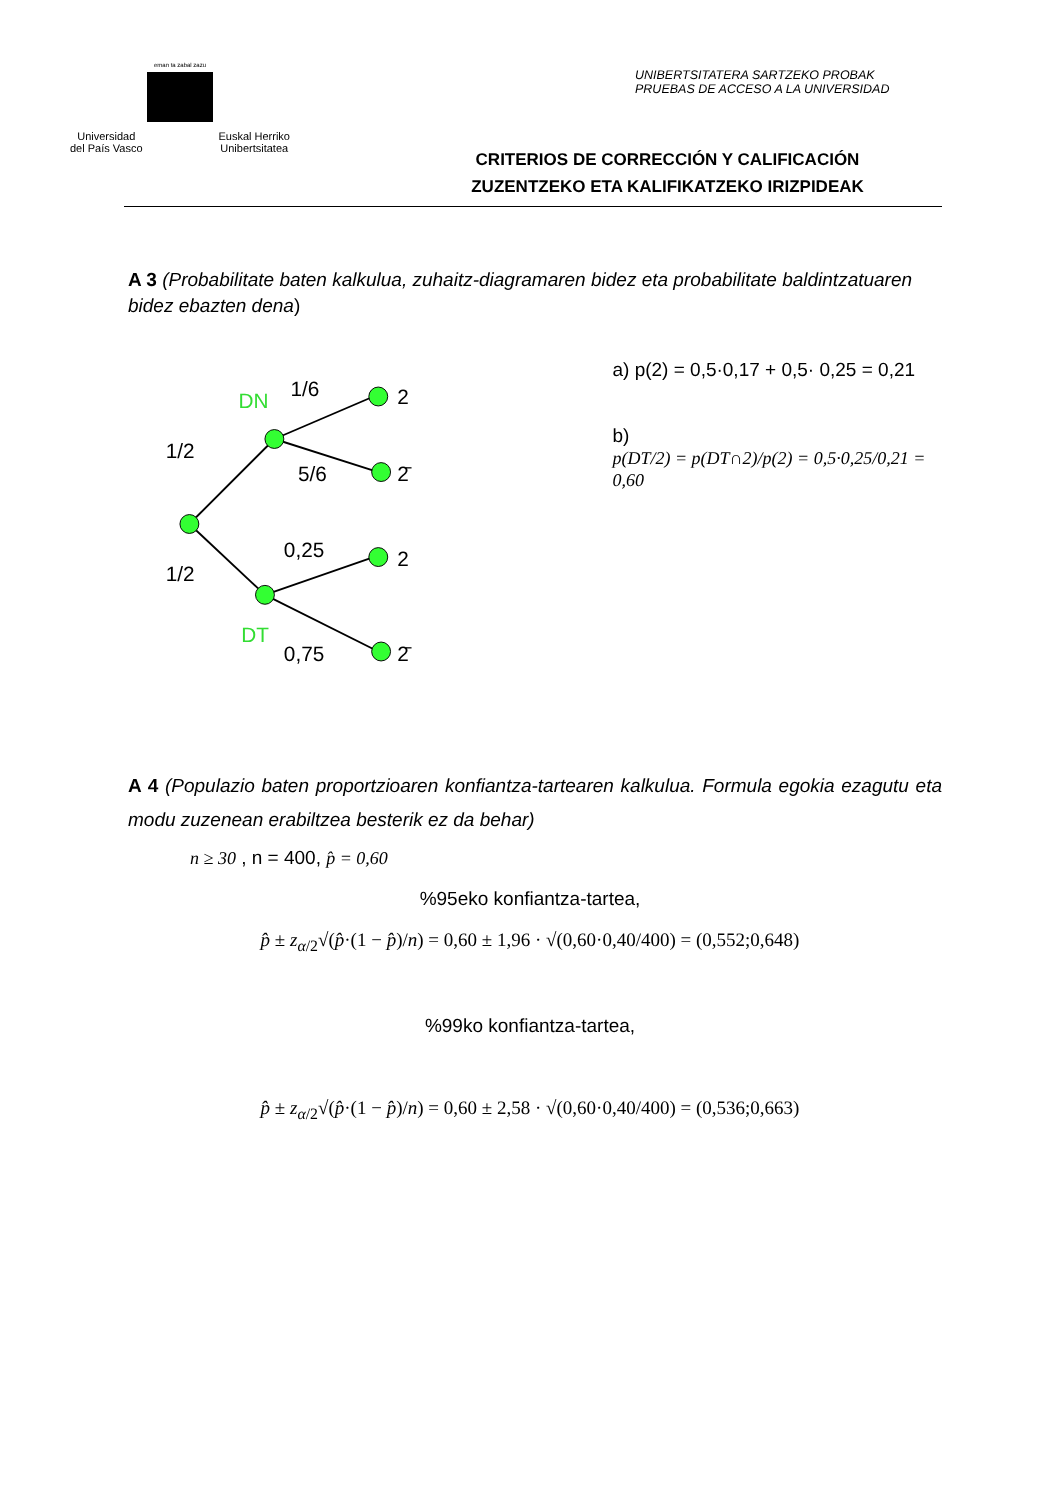eman ta zabal zazu
Universidad
del País Vasco Euskal Herriko
Unibertsitatea
UNIBERTSITATERA SARTZEKO PROBAK
PRUEBAS DE ACCESO A LA UNIVERSIDAD
CRITERIOS DE CORRECCIÓN Y CALIFICACIÓN
ZUZENTZEKO ETA KALIFIKATZEKO IRIZPIDEAK
A 3 (Probabilitate baten kalkulua, zuhaitz-diagramaren bidez eta probabilitate baldintzatuaren bidez ebazten dena)
1/2
1/2
1/6
5/6
0,25
0,75
DN
DT
2
2̄
2
2̄
a) p(2) = 0,5·0,17 + 0,5· 0,25 = 0,21
b)
p(DT/2) = p(DT∩2)/p(2) = 0,5·0,25/0,21 = 0,60
A 4 (Populazio baten proportzioaren konfiantza-tartearen kalkulua. Formula egokia ezagutu eta modu zuzenean erabiltzea besterik ez da behar)
n ≥ 30 , n = 400, p̂ = 0,60
%95eko konfiantza-tartea,
p̂ ± z<sub>α/2</sub>√(p̂·(1 − p̂)/n) = 0,60 ± 1,96 · √(0,60·0,40/400) = (0,552;0,648)
%99ko konfiantza-tartea,
p̂ ± z<sub>α/2</sub>√(p̂·(1 − p̂)/n) = 0,60 ± 2,58 · √(0,60·0,40/400) = (0,536;0,663)